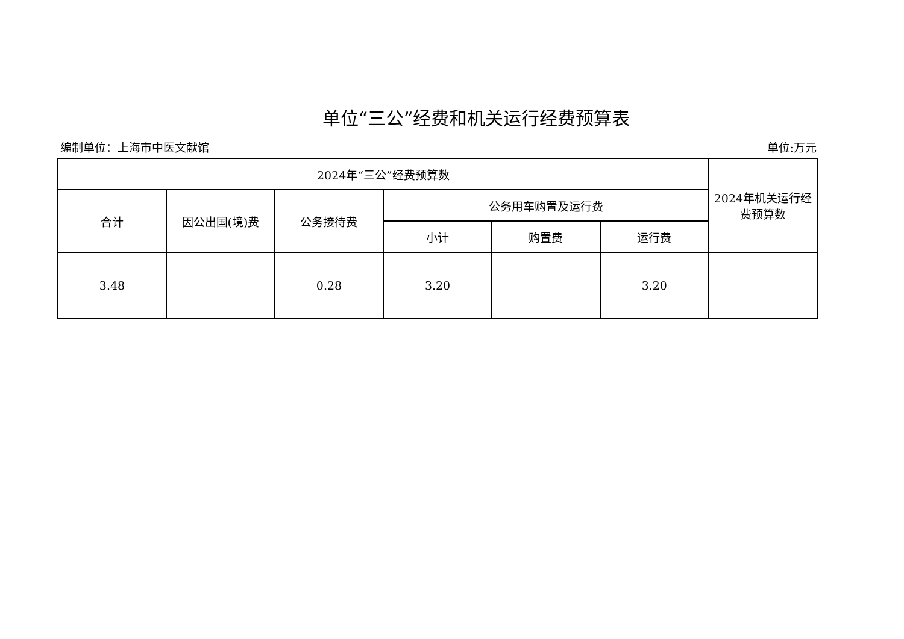单位“三公”经费和机关运行经费预算表
编制单位：上海市中医文献馆 单位:万元
| 2024年“三公”经费预算数 | | | | | | 2024年机关运行经费预算数 |
| --- | --- | --- | --- | --- | --- | --- |
| 合计 | 因公出国(境)费 | 公务接待费 | 公务用车购置及运行费 | | | |
| | | | 小计 | 购置费 | 运行费 | |
| 3.48 | | 0.28 | 3.20 | | 3.20 | |